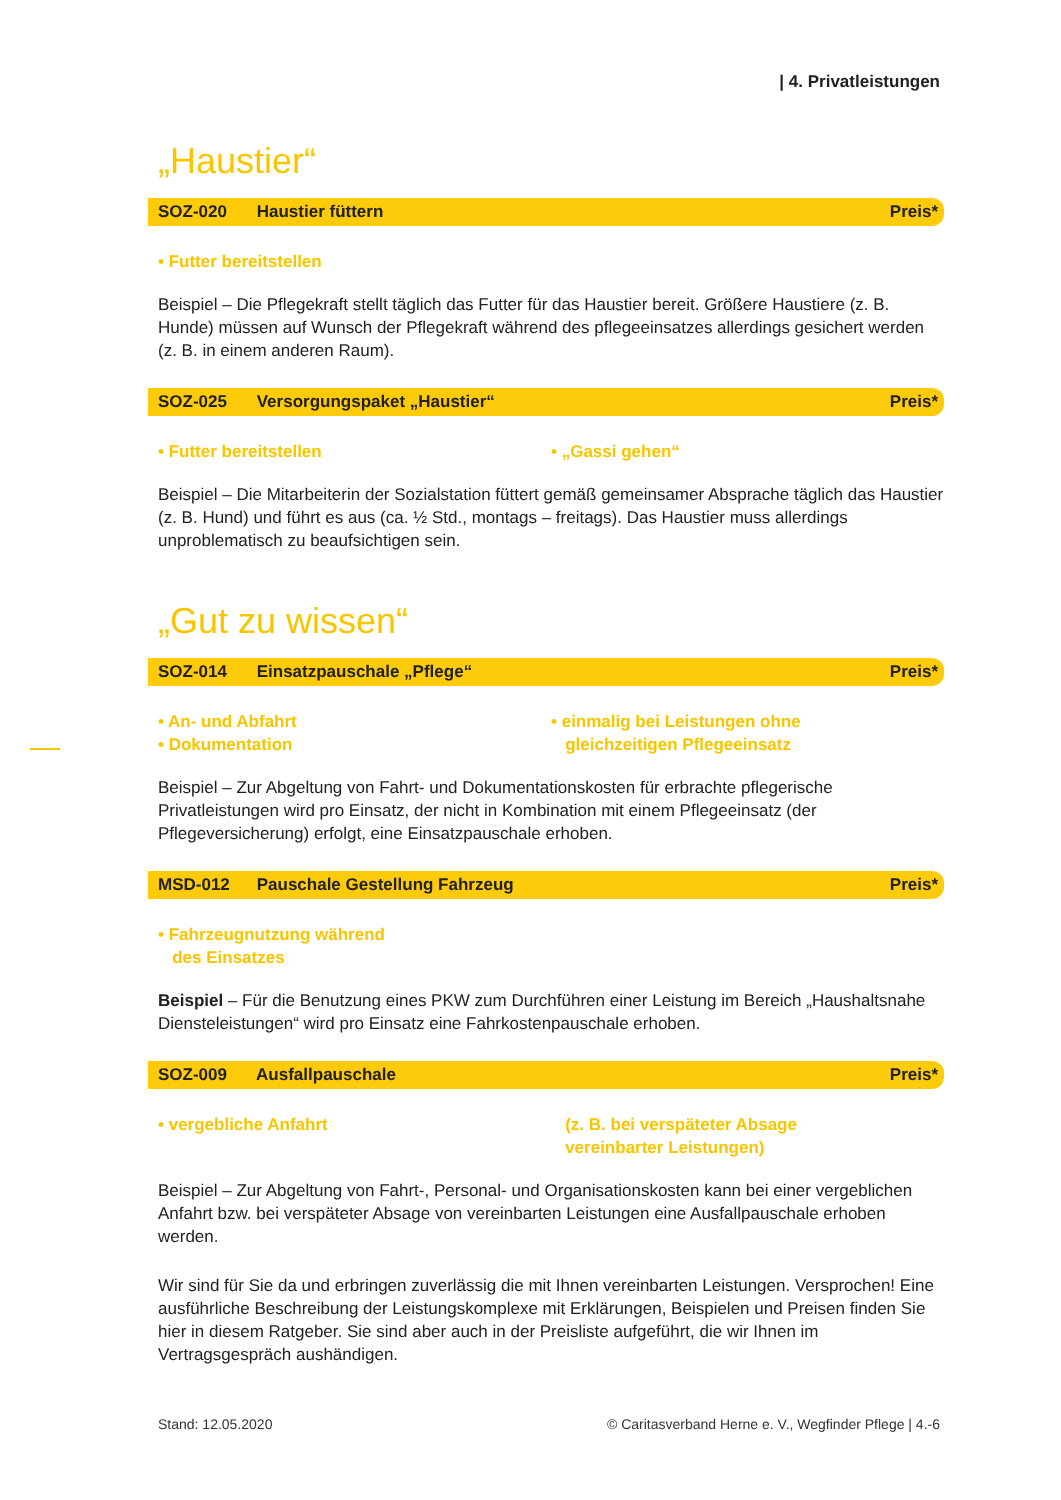| 4. Privatleistungen
„Haustier“
SOZ-020 Haustier füttern Preis*
• Futter bereitstellen
Beispiel – Die Pflegekraft stellt täglich das Futter für das Haustier bereit. Größere Haustiere (z. B. Hunde) müssen auf Wunsch der Pflegekraft während des pflegeeinsatzes allerdings gesichert werden (z. B. in einem anderen Raum).
SOZ-025 Versorgungspaket „Haustier“
Preis*
• Futter bereitstellen • „Gassi gehen“
Beispiel – Die Mitarbeiterin der Sozialstation füttert gemäß gemeinsamer Absprache täglich das Haustier (z. B. Hund) und führt es aus (ca. ½ Std., montags – freitags). Das Haustier muss allerdings unproblematisch zu beaufsichtigen sein.
„Gut zu wissen“
SOZ-014 Einsatzpauschale „Pflege“
Preis*
• An- und Abfahrt
• Dokumentation
• einmalig bei Leistungen ohne
gleichzeitigen Pflegeeinsatz
Beispiel – Zur Abgeltung von Fahrt- und Dokumentationskosten für erbrachte pflegerische Privatleistungen wird pro Einsatz, der nicht in Kombination mit einem Pflegeeinsatz (der Pflegeversicherung) erfolgt, eine Einsatzpauschale erhoben.
MSD-012 Pauschale Gestellung Fahrzeug
Preis*
• Fahrzeugnutzung während
des Einsatzes
Beispiel – Für die Benutzung eines PKW zum Durchführen einer Leistung im Bereich „Haushaltsnahe Diensteleistungen“ wird pro Einsatz eine Fahrkostenpauschale erhoben.
SOZ-009 Ausfallpauschale Preis*
• vergebliche Anfahrt (z. B. bei verspäteter Absage
vereinbarter Leistungen)
Beispiel – Zur Abgeltung von Fahrt-, Personal- und Organisationskosten kann bei einer vergeblichen Anfahrt bzw. bei verspäteter Absage von vereinbarten Leistungen eine Ausfallpauschale erhoben werden.
Wir sind für Sie da und erbringen zuverlässig die mit Ihnen vereinbarten Leistungen. Versprochen! Eine ausführliche Beschreibung der Leistungskomplexe mit Erklärungen, Beispielen und Preisen finden Sie hier in diesem Ratgeber. Sie sind aber auch in der Preisliste aufgeführt, die wir Ihnen im Vertragsgespräch aushändigen.
Stand: 12.05.2020 © Caritasverband Herne e. V., Wegfinder Pflege | 4.-6